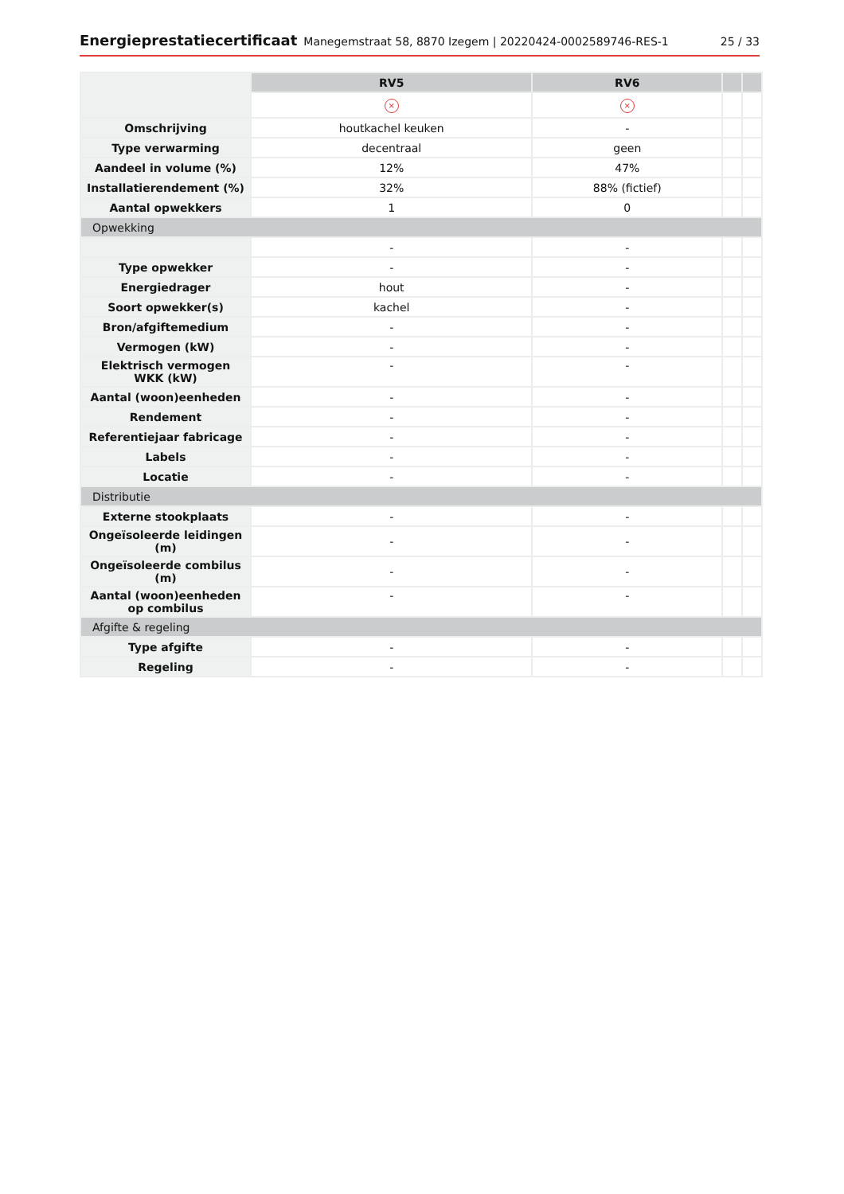Energieprestatiecertificaat Manegemstraat 58, 8870 Izegem | 20220424-0002589746-RES-1 25 / 33
| | RV5 | RV6 | | |
| | × | × | | |
| Omschrijving | houtkachel keuken | - | | |
| Type verwarming | decentraal | geen | | |
| Aandeel in volume (%) | 12% | 47% | | |
| Installatierendement (%) | 32% | 88% (fictief) | | |
| Aantal opwekkers | 1 | 0 | | |
| Opwekking | | | | |
| | - | - | | |
| Type opwekker | - | - | | |
| Energiedrager | hout | - | | |
| Soort opwekker(s) | kachel | - | | |
| Bron/afgiftemedium | - | - | | |
| Vermogen (kW) | - | - | | |
| Elektrisch vermogen WKK (kW) | - | - | | |
| Aantal (woon)eenheden | - | - | | |
| Rendement | - | - | | |
| Referentiejaar fabricage | - | - | | |
| Labels | - | - | | |
| Locatie | - | - | | |
| Distributie | | | | |
| Externe stookplaats | - | - | | |
| Ongeïsoleerde leidingen (m) | - | - | | |
| Ongeïsoleerde combilus (m) | - | - | | |
| Aantal (woon)eenheden op combilus | - | - | | |
| Afgifte & regeling | | | | |
| Type afgifte | - | - | | |
| Regeling | - | - | | |